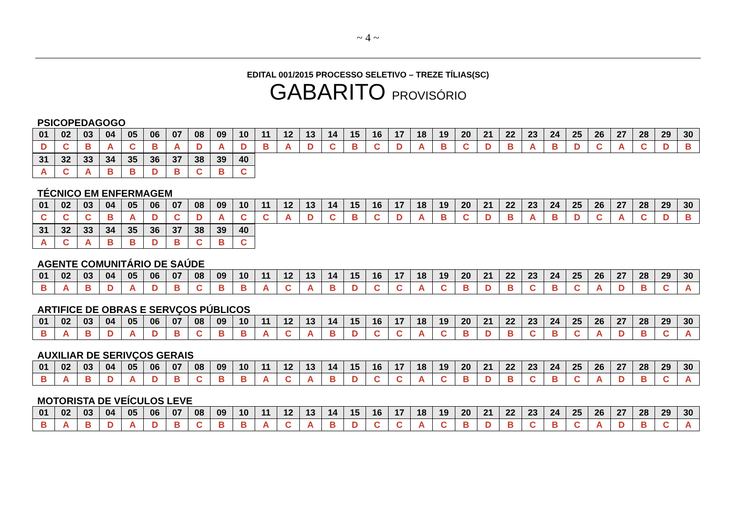~ 4 ~
EDITAL 001/2015 PROCESSO SELETIVO – TREZE TÍLIAS(SC)
GABARITO PROVISÓRIO
PSICOPEDAGOGO
| 01 | 02 | 03 | 04 | 05 | 06 | 07 | 08 | 09 | 10 | 11 | 12 | 13 | 14 | 15 | 16 | 17 | 18 | 19 | 20 | 21 | 22 | 23 | 24 | 25 | 26 | 27 | 28 | 29 | 30 |
| D | C | B | A | C | B | A | D | A | D | B | A | D | C | B | C | D | A | B | C | D | B | A | B | D | C | A | C | D | B |
| 31 | 32 | 33 | 34 | 35 | 36 | 37 | 38 | 39 | 40 |
| A | C | A | B | B | D | B | C | B | C |
TÉCNICO EM ENFERMAGEM
| 01 | 02 | 03 | 04 | 05 | 06 | 07 | 08 | 09 | 10 | 11 | 12 | 13 | 14 | 15 | 16 | 17 | 18 | 19 | 20 | 21 | 22 | 23 | 24 | 25 | 26 | 27 | 28 | 29 | 30 |
| C | C | C | B | A | D | C | D | A | C | C | A | D | C | B | C | D | A | B | C | D | B | A | B | D | C | A | C | D | B |
| 31 | 32 | 33 | 34 | 35 | 36 | 37 | 38 | 39 | 40 |
| A | C | A | B | B | D | B | C | B | C |
AGENTE COMUNITÁRIO DE SAÚDE
| 01 | 02 | 03 | 04 | 05 | 06 | 07 | 08 | 09 | 10 | 11 | 12 | 13 | 14 | 15 | 16 | 17 | 18 | 19 | 20 | 21 | 22 | 23 | 24 | 25 | 26 | 27 | 28 | 29 | 30 |
| B | A | B | D | A | D | B | C | B | B | A | C | A | B | D | C | C | A | C | B | D | B | C | B | C | A | D | B | C | A |
ARTIFICE DE OBRAS E SERVÇOS PÚBLICOS
| 01 | 02 | 03 | 04 | 05 | 06 | 07 | 08 | 09 | 10 | 11 | 12 | 13 | 14 | 15 | 16 | 17 | 18 | 19 | 20 | 21 | 22 | 23 | 24 | 25 | 26 | 27 | 28 | 29 | 30 |
| B | A | B | D | A | D | B | C | B | B | A | C | A | B | D | C | C | A | C | B | D | B | C | B | C | A | D | B | C | A |
AUXILIAR DE SERIVÇOS GERAIS
| 01 | 02 | 03 | 04 | 05 | 06 | 07 | 08 | 09 | 10 | 11 | 12 | 13 | 14 | 15 | 16 | 17 | 18 | 19 | 20 | 21 | 22 | 23 | 24 | 25 | 26 | 27 | 28 | 29 | 30 |
| B | A | B | D | A | D | B | C | B | B | A | C | A | B | D | C | C | A | C | B | D | B | C | B | C | A | D | B | C | A |
MOTORISTA DE VEÍCULOS LEVE
| 01 | 02 | 03 | 04 | 05 | 06 | 07 | 08 | 09 | 10 | 11 | 12 | 13 | 14 | 15 | 16 | 17 | 18 | 19 | 20 | 21 | 22 | 23 | 24 | 25 | 26 | 27 | 28 | 29 | 30 |
| B | A | B | D | A | D | B | C | B | B | A | C | A | B | D | C | C | A | C | B | D | B | C | B | C | A | D | B | C | A |